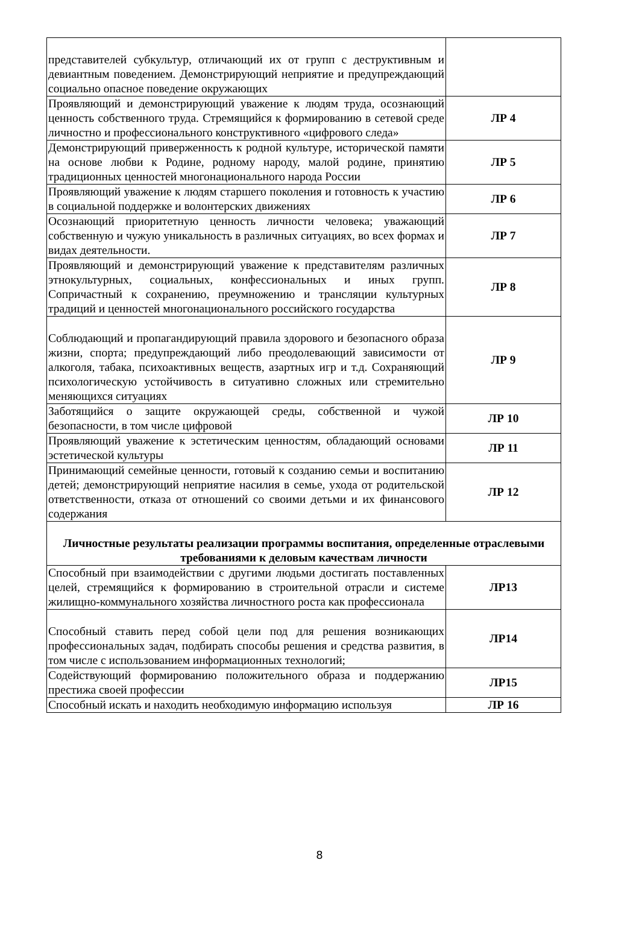| представителей субкультур, отличающий их от групп с деструктивным и девиантным поведением. Демонстрирующий неприятие и предупреждающий социально опасное поведение окружающих | |
| Проявляющий и демонстрирующий уважение к людям труда, осознающий ценность собственного труда. Стремящийся к формированию в сетевой среде личностно и профессионального конструктивного «цифрового следа» | ЛР 4 |
| Демонстрирующий приверженность к родной культуре, исторической памяти на основе любви к Родине, родному народу, малой родине, принятию традиционных ценностей многонационального народа России | ЛР 5 |
| Проявляющий уважение к людям старшего поколения и готовность к участию в социальной поддержке и волонтерских движениях | ЛР 6 |
| Осознающий приоритетную ценность личности человека; уважающий собственную и чужую уникальность в различных ситуациях, во всех формах и видах деятельности. | ЛР 7 |
| Проявляющий и демонстрирующий уважение к представителям различных этнокультурных, социальных, конфессиональных и иных групп. Сопричастный к сохранению, преумножению и трансляции культурных традиций и ценностей многонационального российского государства | ЛР 8 |
| Соблюдающий и пропагандирующий правила здорового и безопасного образа жизни, спорта; предупреждающий либо преодолевающий зависимости от алкоголя, табака, психоактивных веществ, азартных игр и т.д. Сохраняющий психологическую устойчивость в ситуативно сложных или стремительно меняющихся ситуациях | ЛР 9 |
| Заботящийся о защите окружающей среды, собственной и чужой безопасности, в том числе цифровой | ЛР 10 |
| Проявляющий уважение к эстетическим ценностям, обладающий основами эстетической культуры | ЛР 11 |
| Принимающий семейные ценности, готовый к созданию семьи и воспитанию детей; демонстрирующий неприятие насилия в семье, ухода от родительской ответственности, отказа от отношений со своими детьми и их финансового содержания | ЛР 12 |
| Личностные результаты реализации программы воспитания, определенные отраслевыми требованиями к деловым качествам личности | |
| Способный при взаимодействии с другими людьми достигать поставленных целей, стремящийся к формированию в строительной отрасли и системе жилищно-коммунального хозяйства личностного роста как профессионала | ЛР13 |
| Способный ставить перед собой цели под для решения возникающих профессиональных задач, подбирать способы решения и средства развития, в том числе с использованием информационных технологий; | ЛР14 |
| Содействующий формированию положительного образа и поддержанию престижа своей профессии | ЛР15 |
| Способный искать и находить необходимую информацию используя | ЛР 16 |
8